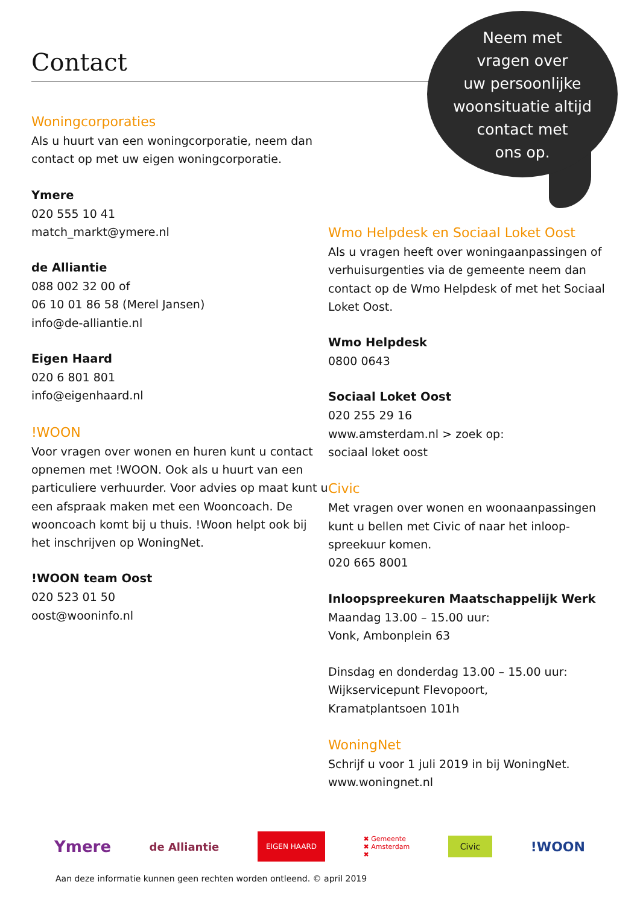Contact
Neem met
vragen over
uw persoonlijke
woonsituatie altijd
contact met
ons op.
Woningcorporaties
Als u huurt van een woningcorporatie, neem dan contact op met uw eigen woningcorporatie.
Ymere
020 555 10 41
match_markt@ymere.nl
de Alliantie
088 002 32 00 of
06 10 01 86 58 (Merel Jansen)
info@de-alliantie.nl
Eigen Haard
020 6 801 801
info@eigenhaard.nl
!WOON
Voor vragen over wonen en huren kunt u contact opnemen met !WOON. Ook als u huurt van een particuliere verhuurder. Voor advies op maat kunt u een afspraak maken met een Wooncoach. De wooncoach komt bij u thuis. !Woon helpt ook bij het inschrijven op WoningNet.
!WOON team Oost
020 523 01 50
oost@wooninfo.nl
Wmo Helpdesk en Sociaal Loket Oost
Als u vragen heeft over woningaanpassingen of verhuisurgenties via de gemeente neem dan contact op de Wmo Helpdesk of met het Sociaal Loket Oost.
Wmo Helpdesk
0800 0643
Sociaal Loket Oost
020 255 29 16
www.amsterdam.nl > zoek op:
sociaal loket oost
Civic
Met vragen over wonen en woonaanpassingen kunt u bellen met Civic of naar het inloop-spreekuur komen.
020 665 8001
Inloopspreekuren Maatschappelijk Werk
Maandag 13.00 – 15.00 uur:
Vonk, Ambonplein 63
Dinsdag en donderdag 13.00 – 15.00 uur:
Wijkservicepunt Flevopoort,
Kramatplantsoen 101h
WoningNet
Schrijf u voor 1 juli 2019 in bij WoningNet.
www.woningnet.nl
Ymere de Alliantie EIGEN HAARD ✖ Gemeente
✖ Amsterdam
✖ Civic !WOON
Aan deze informatie kunnen geen rechten worden ontleend. © april 2019